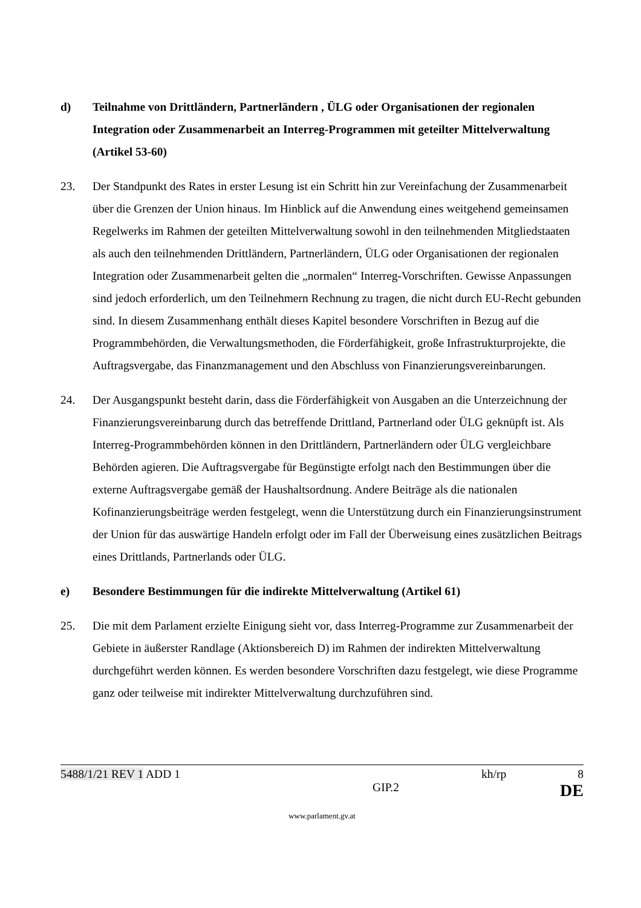d) Teilnahme von Drittländern, Partnerländern , ÜLG oder Organisationen der regionalen Integration oder Zusammenarbeit an Interreg-Programmen mit geteilter Mittelverwaltung (Artikel 53-60)
23. Der Standpunkt des Rates in erster Lesung ist ein Schritt hin zur Vereinfachung der Zusammenarbeit über die Grenzen der Union hinaus. Im Hinblick auf die Anwendung eines weitgehend gemeinsamen Regelwerks im Rahmen der geteilten Mittelverwaltung sowohl in den teilnehmenden Mitgliedstaaten als auch den teilnehmenden Drittländern, Partnerländern, ÜLG oder Organisationen der regionalen Integration oder Zusammenarbeit gelten die „normalen“ Interreg-Vorschriften. Gewisse Anpassungen sind jedoch erforderlich, um den Teilnehmern Rechnung zu tragen, die nicht durch EU-Recht gebunden sind. In diesem Zusammenhang enthält dieses Kapitel besondere Vorschriften in Bezug auf die Programmbehörden, die Verwaltungsmethoden, die Förderfähigkeit, große Infrastrukturprojekte, die Auftragsvergabe, das Finanzmanagement und den Abschluss von Finanzierungsvereinbarungen.
24. Der Ausgangspunkt besteht darin, dass die Förderfähigkeit von Ausgaben an die Unterzeichnung der Finanzierungsvereinbarung durch das betreffende Drittland, Partnerland oder ÜLG geknüpft ist. Als Interreg-Programmbehörden können in den Drittländern, Partnerländern oder ÜLG vergleichbare Behörden agieren. Die Auftragsvergabe für Begünstigte erfolgt nach den Bestimmungen über die externe Auftragsvergabe gemäß der Haushaltsordnung. Andere Beiträge als die nationalen Kofinanzierungsbeiträge werden festgelegt, wenn die Unterstützung durch ein Finanzierungsinstrument der Union für das auswärtige Handeln erfolgt oder im Fall der Überweisung eines zusätzlichen Beitrags eines Drittlands, Partnerlands oder ÜLG.
e) Besondere Bestimmungen für die indirekte Mittelverwaltung (Artikel 61)
25. Die mit dem Parlament erzielte Einigung sieht vor, dass Interreg-Programme zur Zusammenarbeit der Gebiete in äußerster Randlage (Aktionsbereich D) im Rahmen der indirekten Mittelverwaltung durchgeführt werden können. Es werden besondere Vorschriften dazu festgelegt, wie diese Programme ganz oder teilweise mit indirekter Mittelverwaltung durchzuführen sind.
5488/1/21 REV 1 ADD 1 kh/rp 8
GIP.2 DE
www.parlament.gv.at